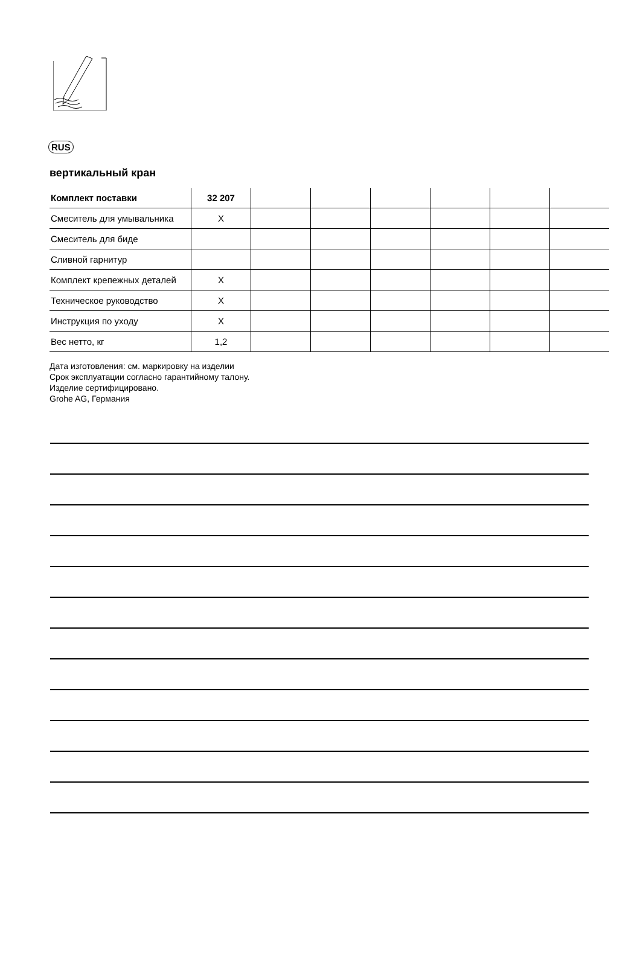RUS
вертикальный кран
| Комплект поставки | 32 207 | | | | | | |
| --- | --- | --- | --- | --- | --- | --- | --- |
| Смеситель для умывальника | X | | | | | | |
| Смеситель для биде | | | | | | | |
| Сливной гарнитур | | | | | | | |
| Комплект крепежных деталей | X | | | | | | |
| Техническое руководство | X | | | | | | |
| Инструкция по уходу | X | | | | | | |
| Вес нетто, кг | 1,2 | | | | | | |
Дата изготовления: см. маркировку на изделии
Срок эксплуатации согласно гарантийному талону.
Изделие сертифицировано.
Grohe AG, Германия